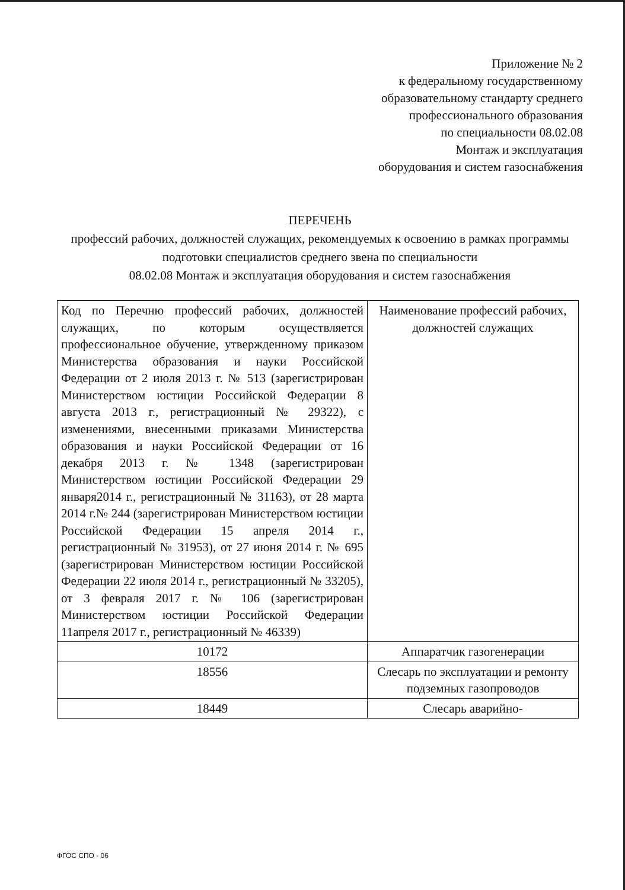Приложение № 2
к федеральному государственному
образовательному стандарту среднего
профессионального образования
по специальности 08.02.08
Монтаж и эксплуатация
оборудования и систем газоснабжения
ПЕРЕЧЕНЬ
профессий рабочих, должностей служащих, рекомендуемых к освоению в рамках программы подготовки специалистов среднего звена по специальности
08.02.08 Монтаж и эксплуатация оборудования и систем газоснабжения
| Код по Перечню профессий рабочих, должностей служащих, по которым осуществляется профессиональное обучение, утвержденному приказом Министерства образования и науки Российской Федерации от 2 июля 2013 г. № 513 (зарегистрирован Министерством юстиции Российской Федерации 8 августа 2013 г., регистрационный № 29322), с изменениями, внесенными приказами Министерства образования и науки Российской Федерации от 16 декабря 2013 г. № 1348 (зарегистрирован Министерством юстиции Российской Федерации 29 января2014 г., регистрационный № 31163), от 28 марта 2014 г.№ 244 (зарегистрирован Министерством юстиции Российской Федерации 15 апреля 2014 г., регистрационный № 31953), от 27 июня 2014 г. № 695 (зарегистрирован Министерством юстиции Российской Федерации 22 июля 2014 г., регистрационный № 33205), от 3 февраля 2017 г. № 106 (зарегистрирован Министерством юстиции Российской Федерации 11апреля 2017 г., регистрационный № 46339) | Наименование профессий рабочих, должностей служащих |
| 10172 | Аппаратчик газогенерации |
| 18556 | Слесарь по эксплуатации и ремонту подземных газопроводов |
| 18449 | Слесарь аварийно- |
ФГОС СПО - 06